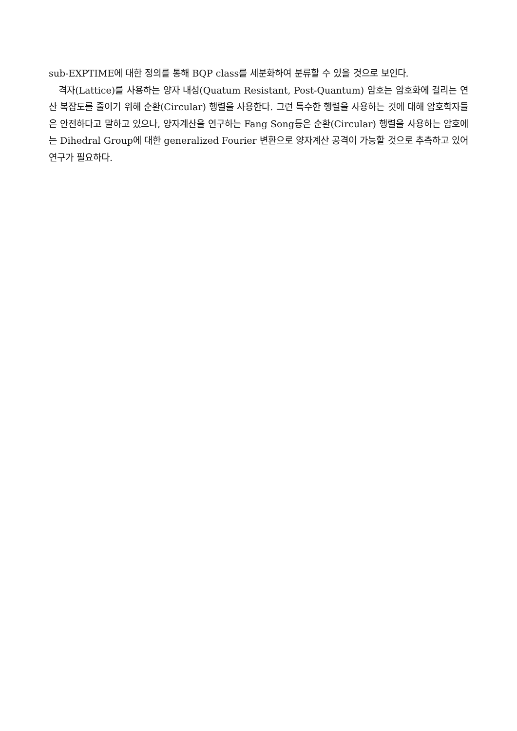sub-EXPTIME에 대한 정의를 통해 BQP class를 세분화하여 분류할 수 있을 것으로 보인다.
격자(Lattice)를 사용하는 양자 내성(Quatum Resistant, Post-Quantum) 암호는 암호화에 걸리는 연산 복잡도를 줄이기 위해 순환(Circular) 행렬을 사용한다. 그런 특수한 행렬을 사용하는 것에 대해 암호학자들은 안전하다고 말하고 있으나, 양자계산을 연구하는 Fang Song등은 순환(Circular) 행렬을 사용하는 암호에는 Dihedral Group에 대한 generalized Fourier 변환으로 양자계산 공격이 가능할 것으로 추측하고 있어 연구가 필요하다.